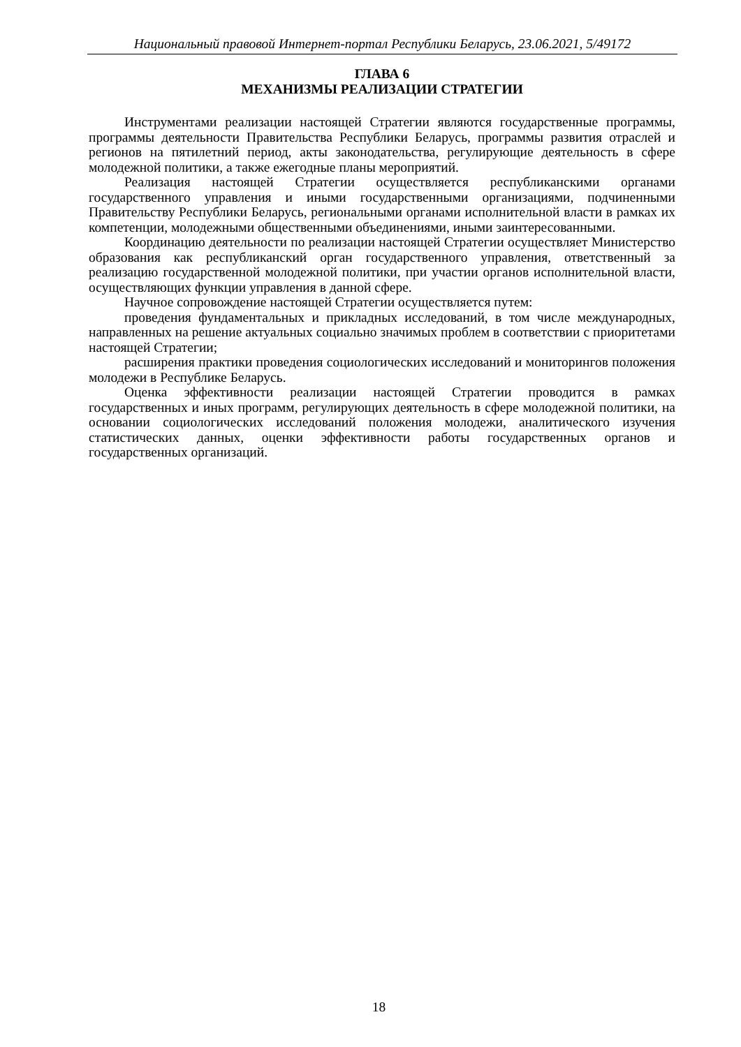Национальный правовой Интернет-портал Республики Беларусь, 23.06.2021, 5/49172
ГЛАВА 6
МЕХАНИЗМЫ РЕАЛИЗАЦИИ СТРАТЕГИИ
Инструментами реализации настоящей Стратегии являются государственные программы, программы деятельности Правительства Республики Беларусь, программы развития отраслей и регионов на пятилетний период, акты законодательства, регулирующие деятельность в сфере молодежной политики, а также ежегодные планы мероприятий.
Реализация настоящей Стратегии осуществляется республиканскими органами государственного управления и иными государственными организациями, подчиненными Правительству Республики Беларусь, региональными органами исполнительной власти в рамках их компетенции, молодежными общественными объединениями, иными заинтересованными.
Координацию деятельности по реализации настоящей Стратегии осуществляет Министерство образования как республиканский орган государственного управления, ответственный за реализацию государственной молодежной политики, при участии органов исполнительной власти, осуществляющих функции управления в данной сфере.
Научное сопровождение настоящей Стратегии осуществляется путем:
проведения фундаментальных и прикладных исследований, в том числе международных, направленных на решение актуальных социально значимых проблем в соответствии с приоритетами настоящей Стратегии;
расширения практики проведения социологических исследований и мониторингов положения молодежи в Республике Беларусь.
Оценка эффективности реализации настоящей Стратегии проводится в рамках государственных и иных программ, регулирующих деятельность в сфере молодежной политики, на основании социологических исследований положения молодежи, аналитического изучения статистических данных, оценки эффективности работы государственных органов и государственных организаций.
18